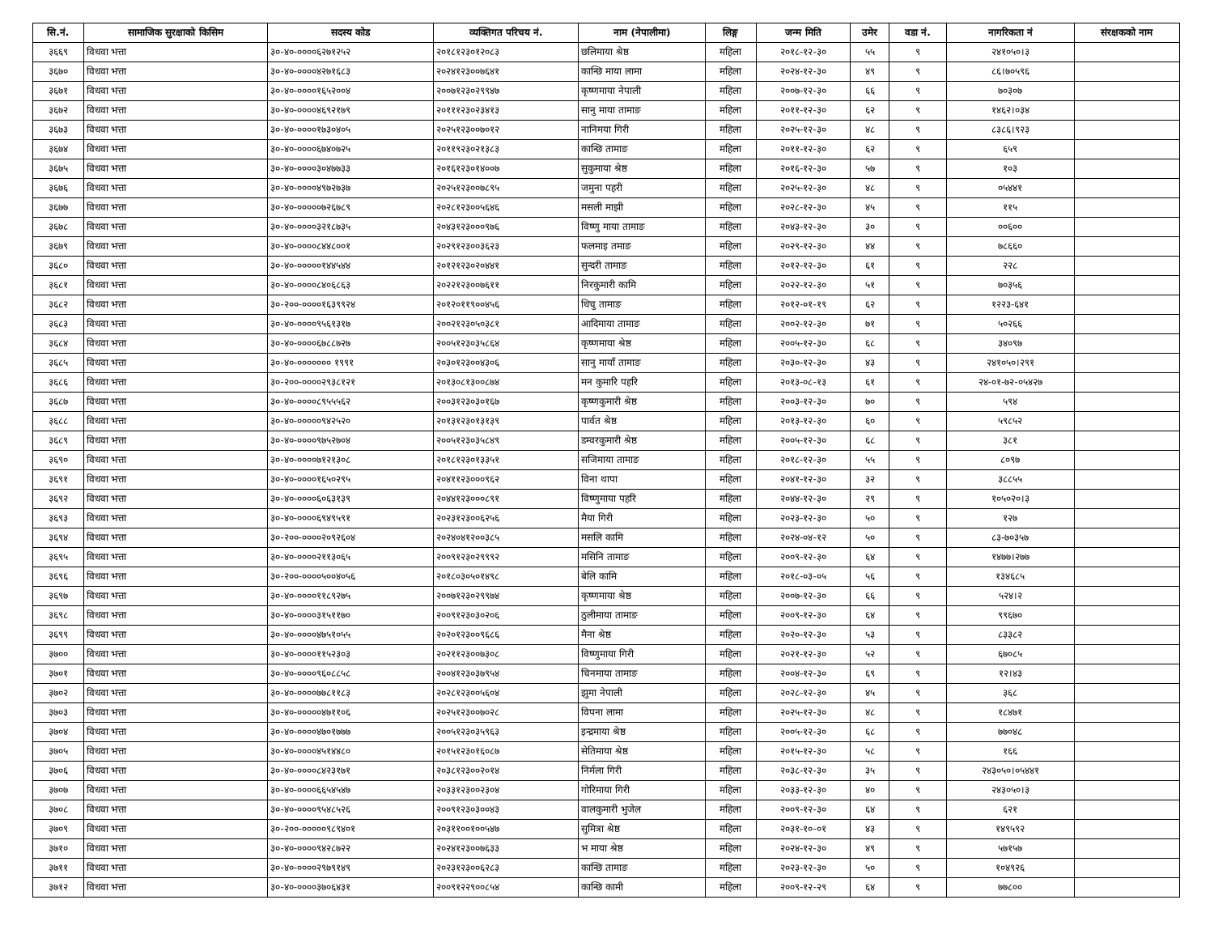| सि.नं. | सामाजिक सुरक्षाको किसिम | सदस्य कोड | व्यक्तिगत परिचय नं. | नाम (नेपालीमा) | लिङ्ग | जन्म मिति | उमेर | वडा नं. | नागरिकता नं | संरक्षकको नाम |
| --- | --- | --- | --- | --- | --- | --- | --- | --- | --- | --- |
| ३६६९ | विधवा भत्ता | ३०-४०-००००६२७१२५२ | २०१८१२३०१२०८३ | छलिमाया श्रेष्ठ | महिला | २०१८-१२-३० | ५५ | ९ | २४१०५०।३ | |
| ३६७० | विधवा भत्ता | ३०-४०-००००४२७१६८३ | २०२४१२३००७६४१ | कान्छि माया लामा | महिला | २०२४-१२-३० | ४९ | ९ | ८६।७०५९६ | |
| ३६७१ | विधवा भत्ता | ३०-४०-००००१६५२००४ | २००७१२३०२९९४७ | कृष्णमाया नेपाली | महिला | २००७-१२-३० | ६६ | ९ | ७०३०७ | |
| ३६७२ | विधवा भत्ता | ३०-४०-००००४६९२१७९ | २०१११२३०२३४१३ | सानु माया तामाङ | महिला | २०११-१२-३० | ६२ | ९ | १४६२।०३४ | |
| ३६७३ | विधवा भत्ता | ३०-४०-००००१७३०४०५ | २०२५१२३००७०१२ | नानिमया गिरी | महिला | २०२५-१२-३० | ४८ | ९ | ८३८६।९२३ | |
| ३६७४ | विधवा भत्ता | ३०-४०-००००६७४०७२५ | २०११९२३०२१३८३ | कान्छि तामाङ | महिला | २०११-१२-३० | ६२ | ९ | ६५९ | |
| ३६७५ | विधवा भत्ता | ३०-४०-००००३०४७७३३ | २०१६१२३०१४००७ | सुकुमाया श्रेष्ठ | महिला | २०१६-१२-३० | ५७ | ९ | १०३ | |
| ३६७६ | विधवा भत्ता | ३०-४०-००००४९७२७३७ | २०२५१२३००७८९५ | जमुना पहरी | महिला | २०२५-१२-३० | ४८ | ९ | ०५४४१ | |
| ३६७७ | विधवा भत्ता | ३०-४०-०००००७२६७८९ | २०२८१२३००५६४६ | मसली माझी | महिला | २०२८-१२-३० | ४५ | ९ | ११५ | |
| ३६७८ | विधवा भत्ता | ३०-४०-००००३२१८७३५ | २०४३१२३०००९७६ | विष्णु माया तामाङ | महिला | २०४३-१२-३० | ३० | ९ | ००६०० | |
| ३६७९ | विधवा भत्ता | ३०-४०-००००८४४८००१ | २०२९१२३००३६२३ | फलमाइ तमाङ | महिला | २०२९-१२-३० | ४४ | ९ | ७८६६० | |
| ३६८० | विधवा भत्ता | ३०-४०-०००००१४४५४४ | २०१२१२३०२०४४१ | सुन्दरी तामाङ | महिला | २०१२-१२-३० | ६१ | ९ | २२८ | |
| ३६८१ | विधवा भत्ता | ३०-४०-००००८४०६८६३ | २०२२१२३००७६११ | निरकुमारी कामि | महिला | २०२२-१२-३० | ५१ | ९ | ७०३५६ | |
| ३६८२ | विधवा भत्ता | ३०-२००-००००१६३९९२४ | २०१२०११९००४५६ | धिचु तामाङ | महिला | २०१२-०१-१९ | ६२ | ९ | १२२३-६४१ | |
| ३६८३ | विधवा भत्ता | ३०-४०-००००९५६१३१७ | २००२१२३०५०३८१ | आदिमाया तामाङ | महिला | २००२-१२-३० | ७१ | ९ | ५०२६६ | |
| ३६८४ | विधवा भत्ता | ३०-४०-००००६७८८७२७ | २००५१२३०३५८६४ | कृष्णमाया श्रेष्ठ | महिला | २००५-१२-३० | ६८ | ९ | ३४०९७ | |
| ३६८५ | विधवा भत्ता | ३०-४०-००००००० १९९१ | २०३०१२३००४३०६ | सानु मायाँ तामाङ | महिला | २०३०-१२-३० | ४३ | ९ | २४१०५०।२९१ | |
| ३६८६ | विधवा भत्ता | ३०-२००-००००२९३८१२१ | २०१३०८१३००८७४ | मन कुमारि पहरि | महिला | २०१३-०८-१३ | ६१ | ९ | २४-०१-७२-०५४२७ | |
| ३६८७ | विधवा भत्ता | ३०-४०-००००८९५५५६२ | २००३१२३०३०१६७ | कृष्णकुमारी श्रेष्ठ | महिला | २००३-१२-३० | ७० | ९ | ५९४ | |
| ३६८८ | विधवा भत्ता | ३०-४०-०००००९४२५२० | २०१३१२३०१३१३९ | पार्वत श्रेष्ठ | महिला | २०१३-१२-३० | ६० | ९ | ५९८५२ | |
| ३६८९ | विधवा भत्ता | ३०-४०-००००९७५२७०४ | २००५१२३०३५८४९ | डम्वरकुमारी श्रेष्ठ | महिला | २००५-१२-३० | ६८ | ९ | ३८१ | |
| ३६९० | विधवा भत्ता | ३०-४०-००००७१२१३०८ | २०१८१२३०१३३५१ | सजिमाया तामाङ | महिला | २०१८-१२-३० | ५५ | ९ | ८०९७ | |
| ३६९१ | विधवा भत्ता | ३०-४०-००००१६५०२९५ | २०४११२३०००९६२ | विना थापा | महिला | २०४१-१२-३० | ३२ | ९ | ३८८५५ | |
| ३६९२ | विधवा भत्ता | ३०-४०-००००६०६३१३९ | २०४४१२३०००८९१ | विष्णुमाया पहरि | महिला | २०४४-१२-३० | २९ | ९ | १०५०२०।३ | |
| ३६९३ | विधवा भत्ता | ३०-४०-००००६९४९५९१ | २०२३१२३००६२५६ | मैया गिरी | महिला | २०२३-१२-३० | ५० | ९ | १२७ | |
| ३६९४ | विधवा भत्ता | ३०-२००-००००२०९२६०४ | २०२४०४१२००३८५ | मसलि कामि | महिला | २०२४-०४-१२ | ५० | ९ | ८३-७०३५७ | |
| ३६९५ | विधवा भत्ता | ३०-४०-००००२११३०६५ | २००९१२३०२९९९२ | मसिनि तामाङ | महिला | २००९-१२-३० | ६४ | ९ | १४७७।२७७ | |
| ३६९६ | विधवा भत्ता | ३०-२००-००००५००४०५६ | २०१८०३०५०१४९८ | बेलि कामि | महिला | २०१८-०३-०५ | ५६ | ९ | १३४६८५ | |
| ३६९७ | विधवा भत्ता | ३०-४०-००००११८९२७५ | २००७१२३०२९९७४ | कृष्णमाया श्रेष्ठ | महिला | २००७-१२-३० | ६६ | ९ | ५२४।२ | |
| ३६९८ | विधवा भत्ता | ३०-४०-००००३१५११७० | २००९१२३०३०२०६ | ठुलीमाया तामाङ | महिला | २००९-१२-३० | ६४ | ९ | ९९६७० | |
| ३६९९ | विधवा भत्ता | ३०-४०-००००४७५१०५५ | २०२०१२३००९६८६ | मैना श्रेष्ठ | महिला | २०२०-१२-३० | ५३ | ९ | ८३३८२ | |
| ३७०० | विधवा भत्ता | ३०-४०-००००११५२३०३ | २०२११२३००७३०८ | विष्णुमाया गिरी | महिला | २०२१-१२-३० | ५२ | ९ | ६७०८५ | |
| ३७०१ | विधवा भत्ता | ३०-४०-००००९६०८८५८ | २००४१२३०३७९५४ | चिनमाया तामाङ | महिला | २००४-१२-३० | ६९ | ९ | १२।४३ | |
| ३७०२ | विधवा भत्ता | ३०-४०-००००७७८११८३ | २०२८१२३००५६०४ | झुमा नेपाली | महिला | २०२८-१२-३० | ४५ | ९ | ३६८ | |
| ३७०३ | विधवा भत्ता | ३०-४०-०००००४७११०६ | २०२५१२३००७०२८ | विपना लामा | महिला | २०२५-१२-३० | ४८ | ९ | १८४७१ | |
| ३७०४ | विधवा भत्ता | ३०-४०-००००४७०१७७७ | २००५१२३०३५९६३ | इन्द्रमाया श्रेष्ठ | महिला | २००५-१२-३० | ६८ | ९ | ७७०४८ | |
| ३७०५ | विधवा भत्ता | ३०-४०-००००४५१४४८० | २०१५१२३०१६०८७ | सेतिमाया श्रेष्ठ | महिला | २०१५-१२-३० | ५८ | ९ | १६६ | |
| ३७०६ | विधवा भत्ता | ३०-४०-००००८४२३१७१ | २०३८१२३००२०१४ | निर्मला गिरी | महिला | २०३८-१२-३० | ३५ | ९ | २४३०५०।०५४४१ | |
| ३७०७ | विधवा भत्ता | ३०-४०-००००६६५४५४७ | २०३३१२३००२३०४ | गोरिमाया गिरी | महिला | २०३३-१२-३० | ४० | ९ | २४३०५०।३ | |
| ३७०८ | विधवा भत्ता | ३०-४०-००००९५४८५२६ | २००९१२३०३००४३ | वालकुमारी भुजेल | महिला | २००९-१२-३० | ६४ | ९ | ६२१ | |
| ३७०९ | विधवा भत्ता | ३०-२००-०००००९८९४०१ | २०३११००१००५४७ | सुमित्रा श्रेष्ठ | महिला | २०३१-१०-०१ | ४३ | ९ | १४९५९२ | |
| ३७१० | विधवा भत्ता | ३०-४०-००००९४२८७२२ | २०२४१२३००७६३३ | भ माया श्रेष्ठ | महिला | २०२४-१२-३० | ४९ | ९ | ५७१५७ | |
| ३७११ | विधवा भत्ता | ३०-४०-००००२९७९१४९ | २०२३१२३००६२८३ | कान्छि तामाङ | महिला | २०२३-१२-३० | ५० | ९ | १०४९२६ | |
| ३७१२ | विधवा भत्ता | ३०-४०-००००३७०६४३१ | २००९१२२९००८५४ | कान्छि कामी | महिला | २००९-१२-२९ | ६४ | ९ | ७७८०० | |